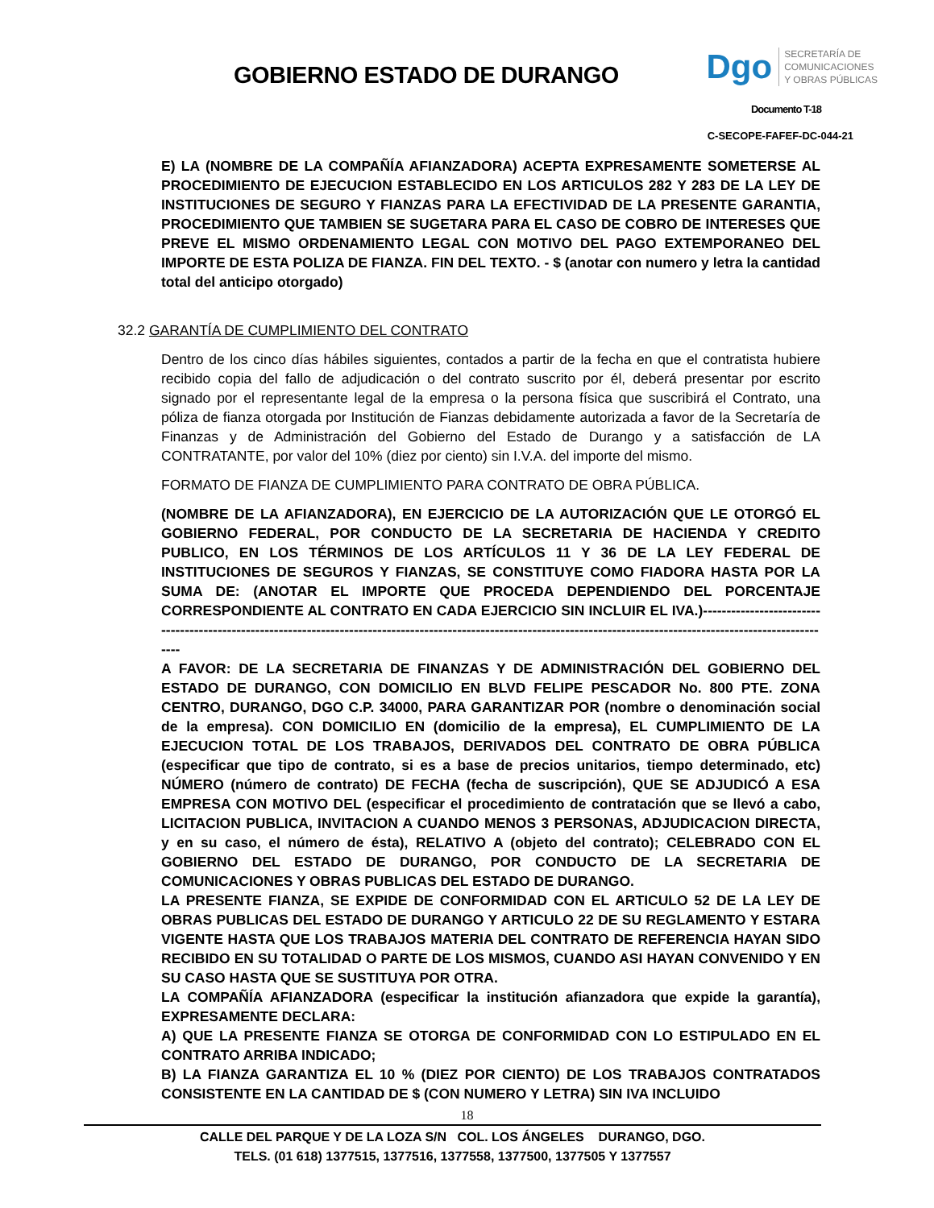GOBIERNO ESTADO DE DURANGO
Dgo
SECRETARÍA DE
COMUNICACIONES
Y OBRAS PÚBLICAS
Documento T-18
C-SECOPE-FAFEF-DC-044-21
E) LA (NOMBRE DE LA COMPAÑÍA AFIANZADORA) ACEPTA EXPRESAMENTE SOMETERSE AL PROCEDIMIENTO DE EJECUCION ESTABLECIDO EN LOS ARTICULOS 282 Y 283 DE LA LEY DE INSTITUCIONES DE SEGURO Y FIANZAS PARA LA EFECTIVIDAD DE LA PRESENTE GARANTIA, PROCEDIMIENTO QUE TAMBIEN SE SUGETARA PARA EL CASO DE COBRO DE INTERESES QUE PREVE EL MISMO ORDENAMIENTO LEGAL CON MOTIVO DEL PAGO EXTEMPORANEO DEL IMPORTE DE ESTA POLIZA DE FIANZA. FIN DEL TEXTO. - $ (anotar con numero y letra la cantidad total del anticipo otorgado)
32.2 GARANTÍA DE CUMPLIMIENTO DEL CONTRATO
Dentro de los cinco días hábiles siguientes, contados a partir de la fecha en que el contratista hubiere recibido copia del fallo de adjudicación o del contrato suscrito por él, deberá presentar por escrito signado por el representante legal de la empresa o la persona física que suscribirá el Contrato, una póliza de fianza otorgada por Institución de Fianzas debidamente autorizada a favor de la Secretaría de Finanzas y de Administración del Gobierno del Estado de Durango y a satisfacción de LA CONTRATANTE, por valor del 10% (diez por ciento) sin I.V.A. del importe del mismo.
FORMATO DE FIANZA DE CUMPLIMIENTO PARA CONTRATO DE OBRA PÚBLICA.
(NOMBRE DE LA AFIANZADORA), EN EJERCICIO DE LA AUTORIZACIÓN QUE LE OTORGÓ EL GOBIERNO FEDERAL, POR CONDUCTO DE LA SECRETARIA DE HACIENDA Y CREDITO PUBLICO, EN LOS TÉRMINOS DE LOS ARTÍCULOS 11 Y 36 DE LA LEY FEDERAL DE INSTITUCIONES DE SEGUROS Y FIANZAS, SE CONSTITUYE COMO FIADORA HASTA POR LA SUMA DE: (ANOTAR EL IMPORTE QUE PROCEDA DEPENDIENDO DEL PORCENTAJE CORRESPONDIENTE AL CONTRATO EN CADA EJERCICIO SIN INCLUIR EL IVA.)-------------------------------------------------------------------------------------------------------------------------------------------------------------------------
A FAVOR: DE LA SECRETARIA DE FINANZAS Y DE ADMINISTRACIÓN DEL GOBIERNO DEL ESTADO DE DURANGO, CON DOMICILIO EN BLVD FELIPE PESCADOR No. 800 PTE. ZONA CENTRO, DURANGO, DGO C.P. 34000, PARA GARANTIZAR POR (nombre o denominación social de la empresa). CON DOMICILIO EN (domicilio de la empresa), EL CUMPLIMIENTO DE LA EJECUCION TOTAL DE LOS TRABAJOS, DERIVADOS DEL CONTRATO DE OBRA PÚBLICA (especificar que tipo de contrato, si es a base de precios unitarios, tiempo determinado, etc) NÚMERO (número de contrato) DE FECHA (fecha de suscripción), QUE SE ADJUDICÓ A ESA EMPRESA CON MOTIVO DEL (especificar el procedimiento de contratación que se llevó a cabo, LICITACION PUBLICA, INVITACION A CUANDO MENOS 3 PERSONAS, ADJUDICACION DIRECTA, y en su caso, el número de ésta), RELATIVO A (objeto del contrato); CELEBRADO CON EL GOBIERNO DEL ESTADO DE DURANGO, POR CONDUCTO DE LA SECRETARIA DE COMUNICACIONES Y OBRAS PUBLICAS DEL ESTADO DE DURANGO.
LA PRESENTE FIANZA, SE EXPIDE DE CONFORMIDAD CON EL ARTICULO 52 DE LA LEY DE OBRAS PUBLICAS DEL ESTADO DE DURANGO Y ARTICULO 22 DE SU REGLAMENTO Y ESTARA VIGENTE HASTA QUE LOS TRABAJOS MATERIA DEL CONTRATO DE REFERENCIA HAYAN SIDO RECIBIDO EN SU TOTALIDAD O PARTE DE LOS MISMOS, CUANDO ASI HAYAN CONVENIDO Y EN SU CASO HASTA QUE SE SUSTITUYA POR OTRA.
LA COMPAÑÍA AFIANZADORA (especificar la institución afianzadora que expide la garantía), EXPRESAMENTE DECLARA:
A) QUE LA PRESENTE FIANZA SE OTORGA DE CONFORMIDAD CON LO ESTIPULADO EN EL CONTRATO ARRIBA INDICADO;
B) LA FIANZA GARANTIZA EL 10 % (DIEZ POR CIENTO) DE LOS TRABAJOS CONTRATADOS CONSISTENTE EN LA CANTIDAD DE $ (CON NUMERO Y LETRA) SIN IVA INCLUIDO
18
CALLE DEL PARQUE Y DE LA LOZA S/N COL. LOS ÁNGELES DURANGO, DGO.
TELS. (01 618) 1377515, 1377516, 1377558, 1377500, 1377505 Y 1377557